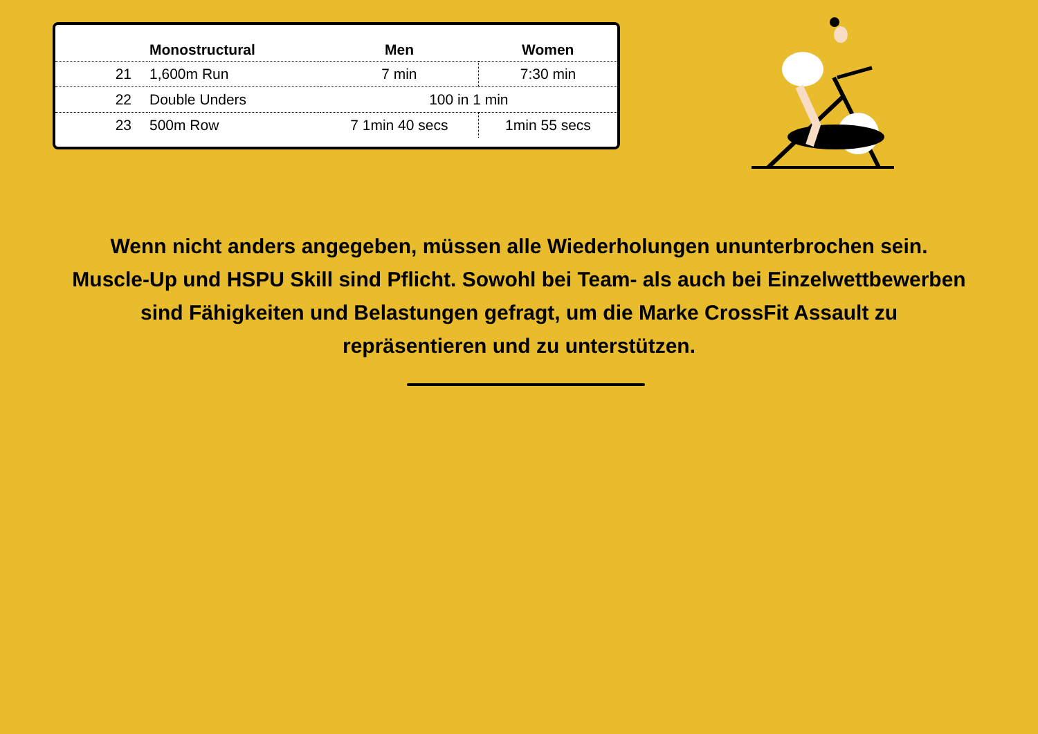| | Monostructural | Men | Women |
| --- | --- | --- | --- |
| 21 | 1,600m Run | 7 min | 7:30 min |
| 22 | Double Unders | 100 in 1 min | |
| 23 | 500m Row | 7 1min 40 secs | 1min 55 secs |
Wenn nicht anders angegeben, müssen alle Wiederholungen ununterbrochen sein. Muscle-Up und HSPU Skill sind Pflicht. Sowohl bei Team- als auch bei Einzelwettbewerben sind Fähigkeiten und Belastungen gefragt, um die Marke CrossFit Assault zu repräsentieren und zu unterstützen.